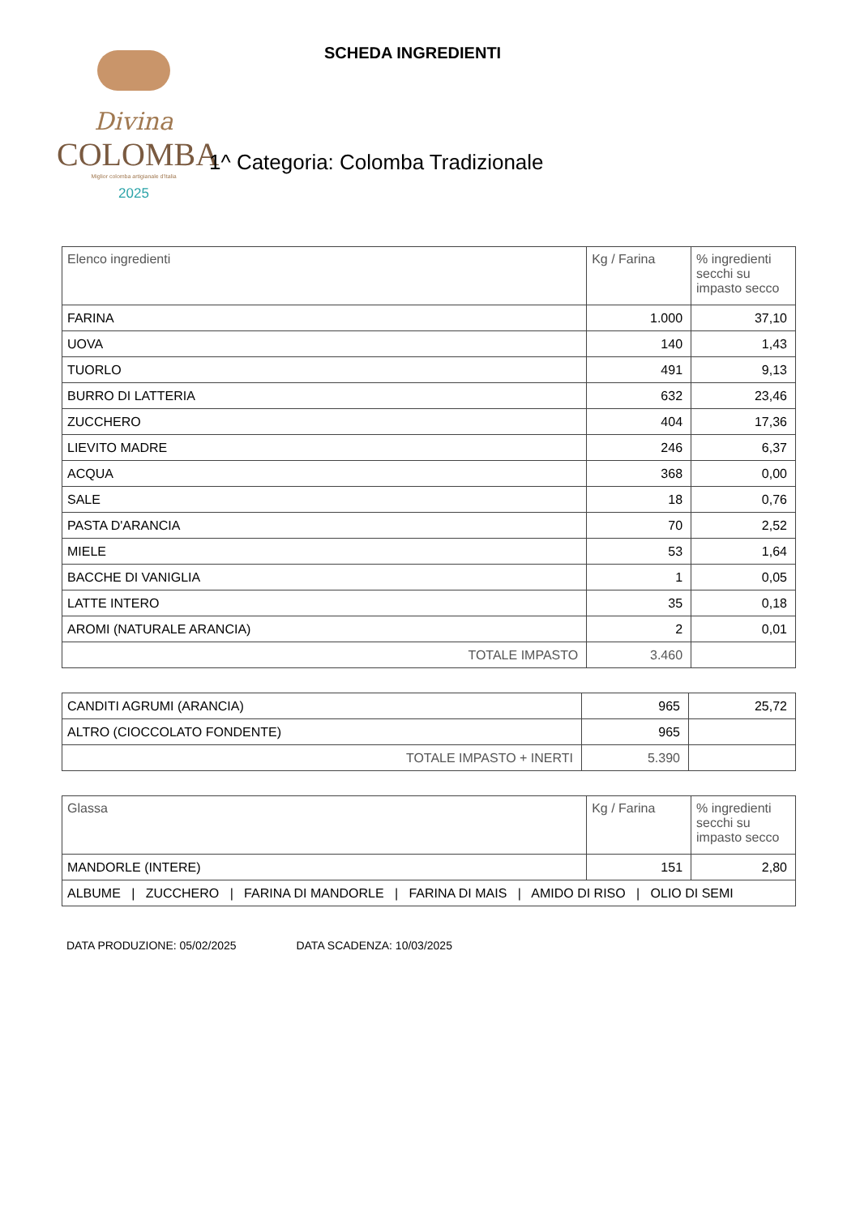Divina
COLOMBA
Miglior colomba artigianale d'Italia
2025
SCHEDA INGREDIENTI
1^ Categoria: Colomba Tradizionale
| Elenco ingredienti | Kg / Farina | % ingredienti secchi su impasto secco |
| --- | --- | --- |
| FARINA | 1.000 | 37,10 |
| UOVA | 140 | 1,43 |
| TUORLO | 491 | 9,13 |
| BURRO DI LATTERIA | 632 | 23,46 |
| ZUCCHERO | 404 | 17,36 |
| LIEVITO MADRE | 246 | 6,37 |
| ACQUA | 368 | 0,00 |
| SALE | 18 | 0,76 |
| PASTA D'ARANCIA | 70 | 2,52 |
| MIELE | 53 | 1,64 |
| BACCHE DI VANIGLIA | 1 | 0,05 |
| LATTE INTERO | 35 | 0,18 |
| AROMI (NATURALE ARANCIA) | 2 | 0,01 |
| TOTALE IMPASTO | 3.460 | |
| CANDITI AGRUMI (ARANCIA) | 965 | 25,72 |
| ALTRO (CIOCCOLATO FONDENTE) | 965 | |
| TOTALE IMPASTO + INERTI | 5.390 | |
| Glassa | Kg / Farina | % ingredienti secchi su impasto secco |
| --- | --- | --- |
| MANDORLE (INTERE) | 151 | 2,80 |
| ALBUME / ZUCCHERO / FARINA DI MANDORLE / FARINA DI MAIS / AMIDO DI RISO / OLIO DI SEMI | | |
DATA PRODUZIONE: 05/02/2025 DATA SCADENZA: 10/03/2025